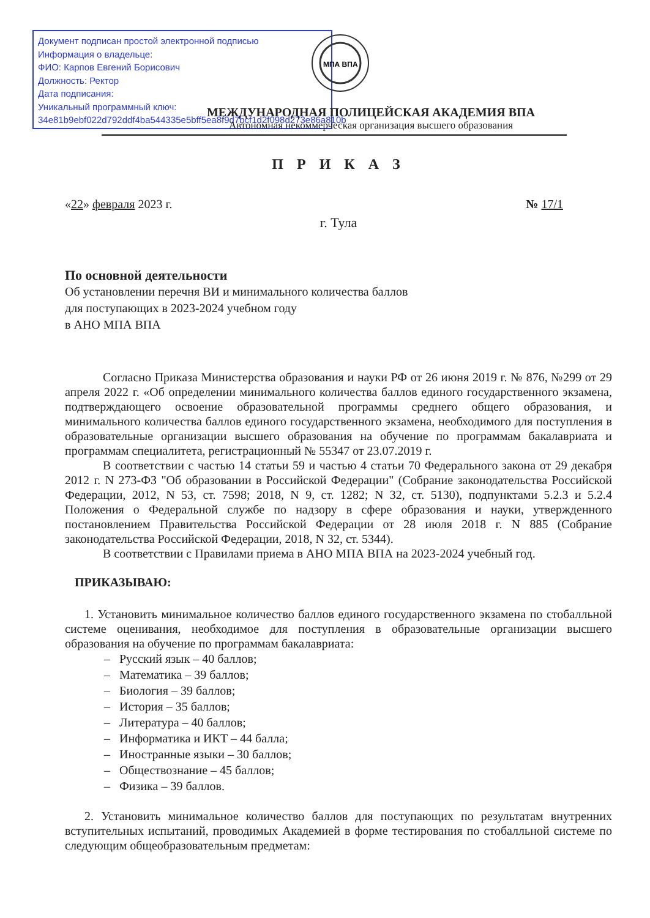Документ подписан простой электронной подписью
Информация о владельце:
ФИО: Карпов Евгений Борисович
Должность: Ректор
Дата подписания:
Уникальный программный ключ:
34e81b9ebf022d792ddf4ba544335e5bff5ea8f9d7bcf1d2f098d273e86a810b
МПА ВПА
МЕЖДУНАРОДНАЯ ПОЛИЦЕЙСКАЯ АКАДЕМИЯ ВПА
Автономная некоммерческая организация высшего образования
П Р И К А З
«22» февраля 2023 г. № 17/1
г. Тула
По основной деятельности
Об установлении перечня ВИ и минимального количества баллов
для поступающих в 2023-2024 учебном году
в АНО МПА ВПА
Согласно Приказа Министерства образования и науки РФ от 26 июня 2019 г. № 876, №299 от 29 апреля 2022 г. «Об определении минимального количества баллов единого государственного экзамена, подтверждающего освоение образовательной программы среднего общего образования, и минимального количества баллов единого государственного экзамена, необходимого для поступления в образовательные организации высшего образования на обучение по программам бакалавриата и программам специалитета, регистрационный № 55347 от 23.07.2019 г.
В соответствии с частью 14 статьи 59 и частью 4 статьи 70 Федерального закона от 29 декабря 2012 г. N 273-ФЗ "Об образовании в Российской Федерации" (Собрание законодательства Российской Федерации, 2012, N 53, ст. 7598; 2018, N 9, ст. 1282; N 32, ст. 5130), подпунктами 5.2.3 и 5.2.4 Положения о Федеральной службе по надзору в сфере образования и науки, утвержденного постановлением Правительства Российской Федерации от 28 июля 2018 г. N 885 (Собрание законодательства Российской Федерации, 2018, N 32, ст. 5344).
В соответствии с Правилами приема в АНО МПА ВПА на 2023-2024 учебный год.
ПРИКАЗЫВАЮ:
1. Установить минимальное количество баллов единого государственного экзамена по стобалльной системе оценивания, необходимое для поступления в образовательные организации высшего образования на обучение по программам бакалавриата:
– Русский язык – 40 баллов;
– Математика – 39 баллов;
– Биология – 39 баллов;
– История – 35 баллов;
– Литература – 40 баллов;
– Информатика и ИКТ – 44 балла;
– Иностранные языки – 30 баллов;
– Обществознание – 45 баллов;
– Физика – 39 баллов.
2. Установить минимальное количество баллов для поступающих по результатам внутренних вступительных испытаний, проводимых Академией в форме тестирования по стобалльной системе по следующим общеобразовательным предметам: